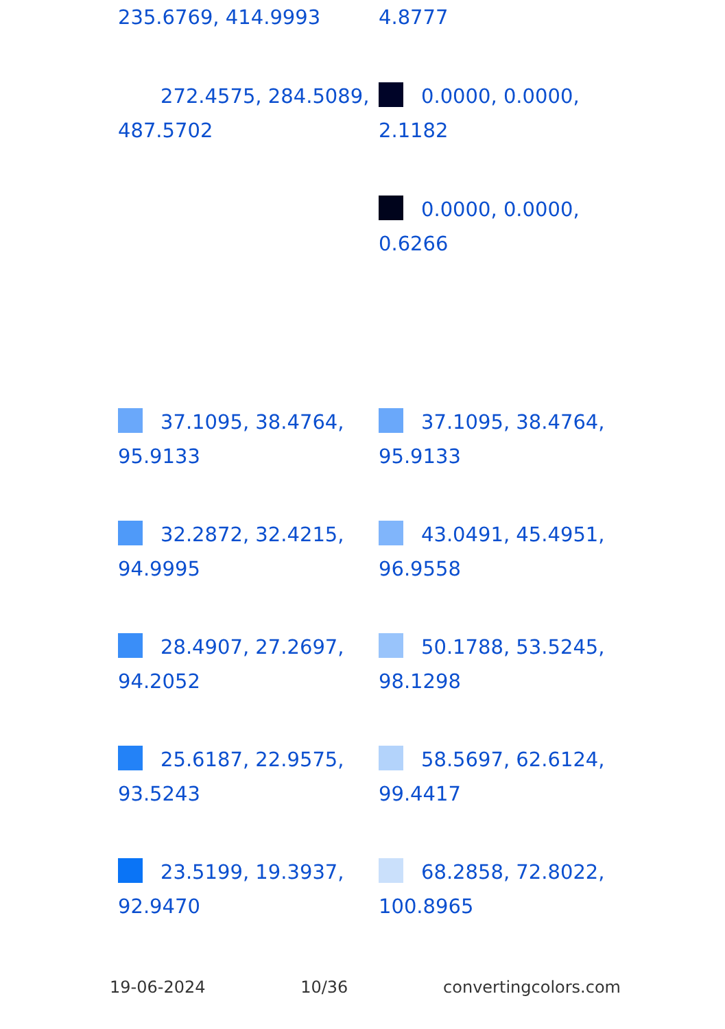235.6769, 414.9993 4.8777
272.4575, 284.5089, 487.5702
0.0000, 0.0000, 2.1182
0.0000, 0.0000, 0.6266
37.1095, 38.4764, 95.9133
37.1095, 38.4764, 95.9133
32.2872, 32.4215, 94.9995
43.0491, 45.4951, 96.9558
28.4907, 27.2697, 94.2052
50.1788, 53.5245, 98.1298
25.6187, 22.9575, 93.5243
58.5697, 62.6124, 99.4417
23.5199, 19.3937, 92.9470
68.2858, 72.8022, 100.8965
19-06-2024 10/36 convertingcolors.com